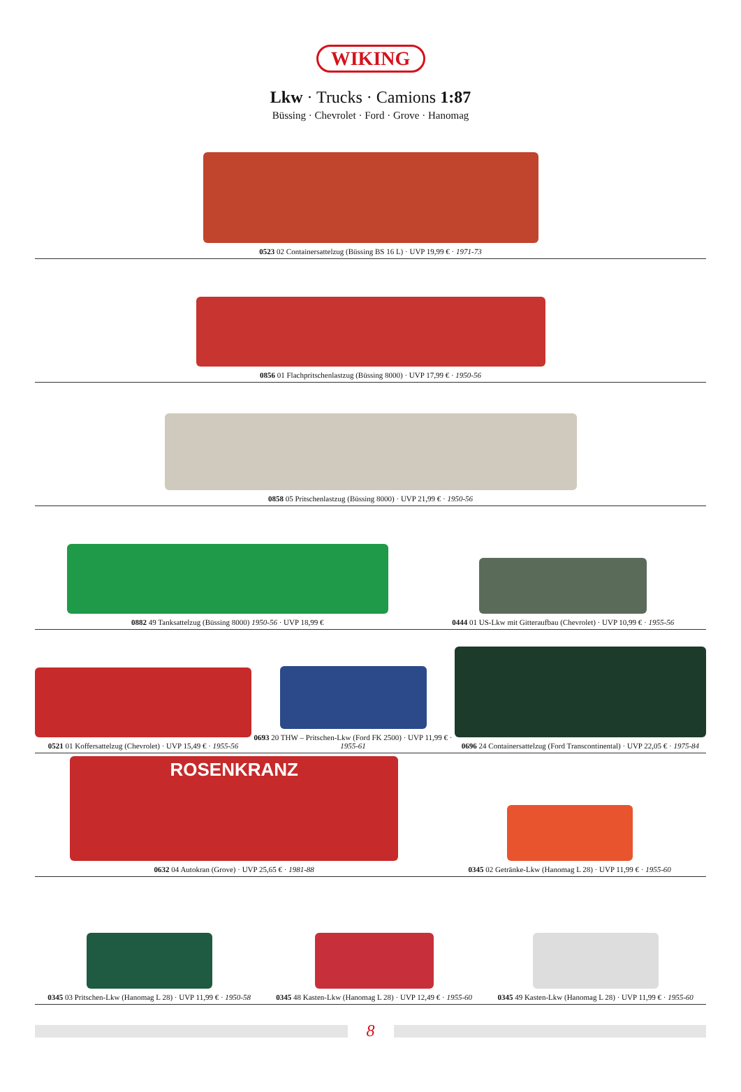WIKING
Lkw · Trucks · Camions 1:87
Büssing · Chevrolet · Ford · Grove · Hanomag
0523 02 Containersattelzug (Büssing BS 16 L) · UVP 19,99 € · 1971-73
0856 01 Flachpritschenlastzug (Büssing 8000) · UVP 17,99 € · 1950-56
0858 05 Pritschenlastzug (Büssing 8000) · UVP 21,99 € · 1950-56
0882 49 Tanksattelzug (Büssing 8000) 1950-56 · UVP 18,99 €
0444 01 US-Lkw mit Gitteraufbau (Chevrolet) · UVP 10,99 € · 1955-56
0521 01 Koffersattelzug (Chevrolet) · UVP 15,49 € · 1955-56
0693 20 THW – Pritschen-Lkw (Ford FK 2500) · UVP 11,99 € · 1955-61
0696 24 Containersattelzug (Ford Transcontinental) · UVP 22,05 € · 1975-84
ROSENKRANZ
0632 04 Autokran (Grove) · UVP 25,65 € · 1981-88
0345 02 Getränke-Lkw (Hanomag L 28) · UVP 11,99 € · 1955-60
0345 03 Pritschen-Lkw (Hanomag L 28) · UVP 11,99 € · 1950-58
0345 48 Kasten-Lkw (Hanomag L 28) · UVP 12,49 € · 1955-60
0345 49 Kasten-Lkw (Hanomag L 28) · UVP 11,99 € · 1955-60
8